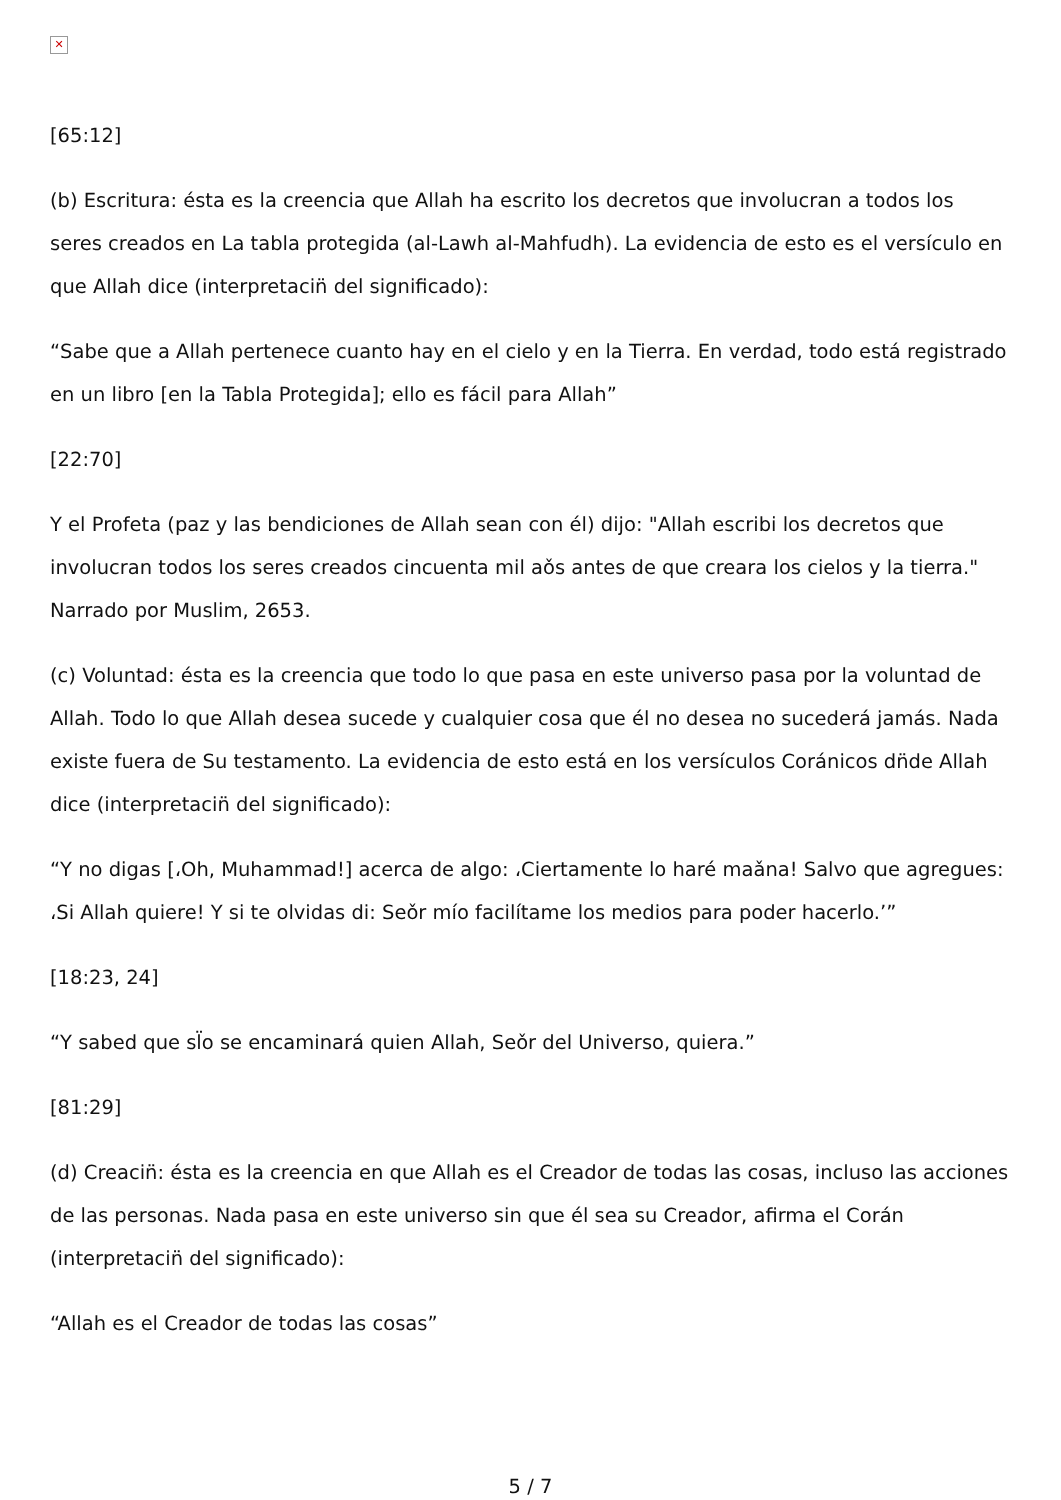✕
[65:12]
(b) Escritura: ésta es la creencia que Allah ha escrito los decretos que involucran a todos los seres creados en La tabla protegida (al-Lawh al-Mahfudh). La evidencia de esto es el versículo en que Allah dice (interpretacin̈ del significado):
“Sabe que a Allah pertenece cuanto hay en el cielo y en la Tierra. En verdad, todo está registrado en un libro [en la Tabla Protegida]; ello es fácil para Allah”
[22:70]
Y el Profeta (paz y las bendiciones de Allah sean con él) dijo: "Allah escribi̇ los decretos que involucran todos los seres creados cincuenta mil aǒs antes de que creara los cielos y la tierra." Narrado por Muslim, 2653.
(c) Voluntad: ésta es la creencia que todo lo que pasa en este universo pasa por la voluntad de Allah. Todo lo que Allah desea sucede y cualquier cosa que él no desea no sucederá jamás. Nada existe fuera de Su testamento. La evidencia de esto está en los versículos Coránicos dn̈de Allah dice (interpretacin̈ del significado):
“Y no digas [،Oh, Muhammad!] acerca de algo: ،Ciertamente lo haré maǎna! Salvo que agregues: ،Si Allah quiere! Y si te olvidas di: Seǒr mío facilítame los medios para poder hacerlo.’”
[18:23, 24]
“Y sabed que sl̈o se encaminará quien Allah, Seǒr del Universo, quiera.”
[81:29]
(d) Creacin̈: ésta es la creencia en que Allah es el Creador de todas las cosas, incluso las acciones de las personas. Nada pasa en este universo sin que él sea su Creador, afirma el Corán (interpretacin̈ del significado):
“Allah es el Creador de todas las cosas”
5 / 7